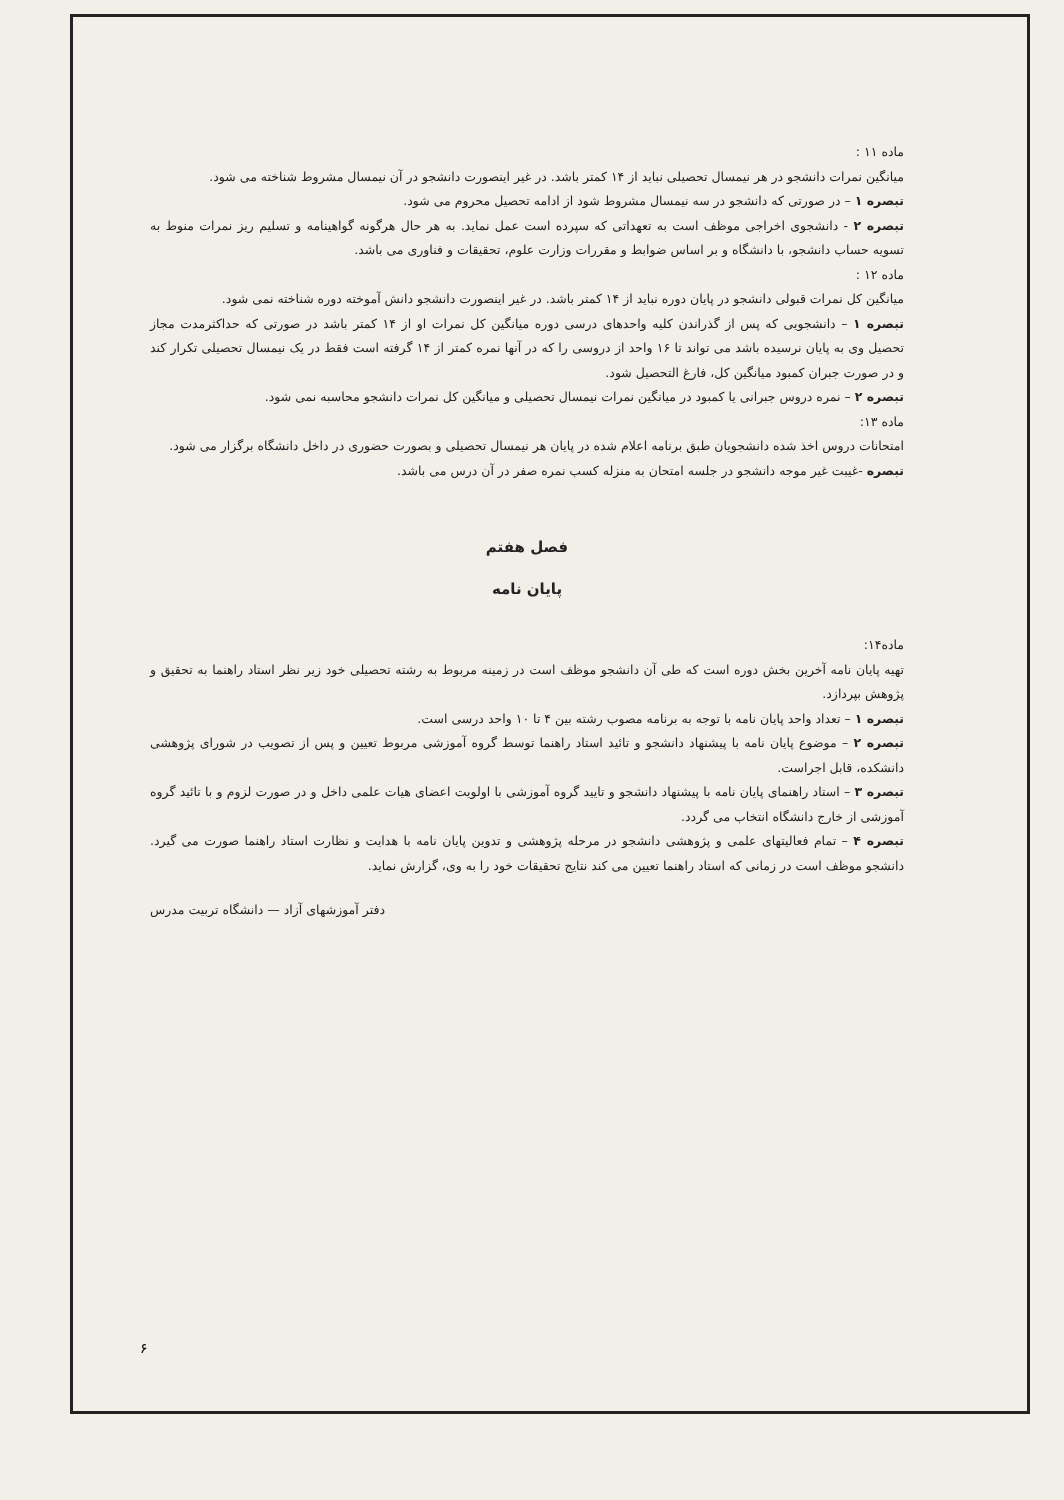ماده ۱۱ :
میانگین نمرات دانشجو در هر نیمسال تحصیلی نباید از ۱۴ کمتر باشد. در غیر اینصورت دانشجو در آن نیمسال مشروط شناخته می شود.
تبصره ۱ – در صورتی که دانشجو در سه نیمسال مشروط شود از ادامه تحصیل محروم می شود.
تبصره ۲ - دانشجوی اخراجی موظف است به تعهداتی که سپرده است عمل نماید. به هر حال هرگونه گواهینامه و تسلیم ریز نمرات منوط به تسویه حساب دانشجو، با دانشگاه و بر اساس ضوابط و مقررات وزارت علوم، تحقیقات و فناوری می باشد.
ماده ۱۲ :
میانگین کل نمرات قبولی دانشجو در پایان دوره نباید از ۱۴ کمتر باشد. در غیر اینصورت دانشجو دانش آموخته دوره شناخته نمی شود.
تبصره ۱ – دانشجویی که پس از گذراندن کلیه واحدهای درسی دوره میانگین کل نمرات او از ۱۴ کمتر باشد در صورتی که حداکثرمدت مجاز تحصیل وی به پایان نرسیده باشد می تواند تا ۱۶ واحد از دروسی را که در آنها نمره کمتر از ۱۴ گرفته است فقط در یک نیمسال تحصیلی تکرار کند و در صورت جبران کمبود میانگین کل، فارغ التحصیل شود.
تبصره ۲ – نمره دروس جبرانی یا کمبود در میانگین نمرات نیمسال تحصیلی و میانگین کل نمرات دانشجو محاسبه نمی شود.
ماده ۱۳:
امتحانات دروس اخذ شده دانشجویان طبق برنامه اعلام شده در پایان هر نیمسال تحصیلی و بصورت حضوری در داخل دانشگاه برگزار می شود.
تبصره -غیبت غیر موجه دانشجو در جلسه امتحان به منزله کسب نمره صفر در آن درس می باشد.
فصل هفتم
پایان نامه
ماده۱۴:
تهیه پایان نامه آخرین بخش دوره است که طی آن دانشجو موظف است در زمینه مربوط به رشته تحصیلی خود زیر نظر استاد راهنما به تحقیق و پژوهش بپردازد.
تبصره ۱ – تعداد واحد پایان نامه با توجه به برنامه مصوب رشته بین ۴ تا ۱۰ واحد درسی است.
تبصره ۲ – موضوع پایان نامه با پیشنهاد دانشجو و تائید استاد راهنما توسط گروه آموزشی مربوط تعیین و پس از تصویب در شورای پژوهشی دانشکده، قابل اجراست.
تبصره ۳ – استاد راهنمای پایان نامه با پیشنهاد دانشجو و تایید گروه آموزشی با اولویت اعضای هیات علمی داخل و در صورت لزوم و با تائید گروه آموزشی از خارج دانشگاه انتخاب می گردد.
تبصره ۴ – تمام فعالیتهای علمی و پژوهشی دانشجو در مرحله پژوهشی و تدوین پایان نامه با هدایت و نظارت استاد راهنما صورت می گیرد. دانشجو موظف است در زمانی که استاد راهنما تعیین می کند نتایج تحقیقات خود را به وی، گزارش نماید.
دفتر آموزشهای آزاد — دانشگاه تربیت مدرس
۶